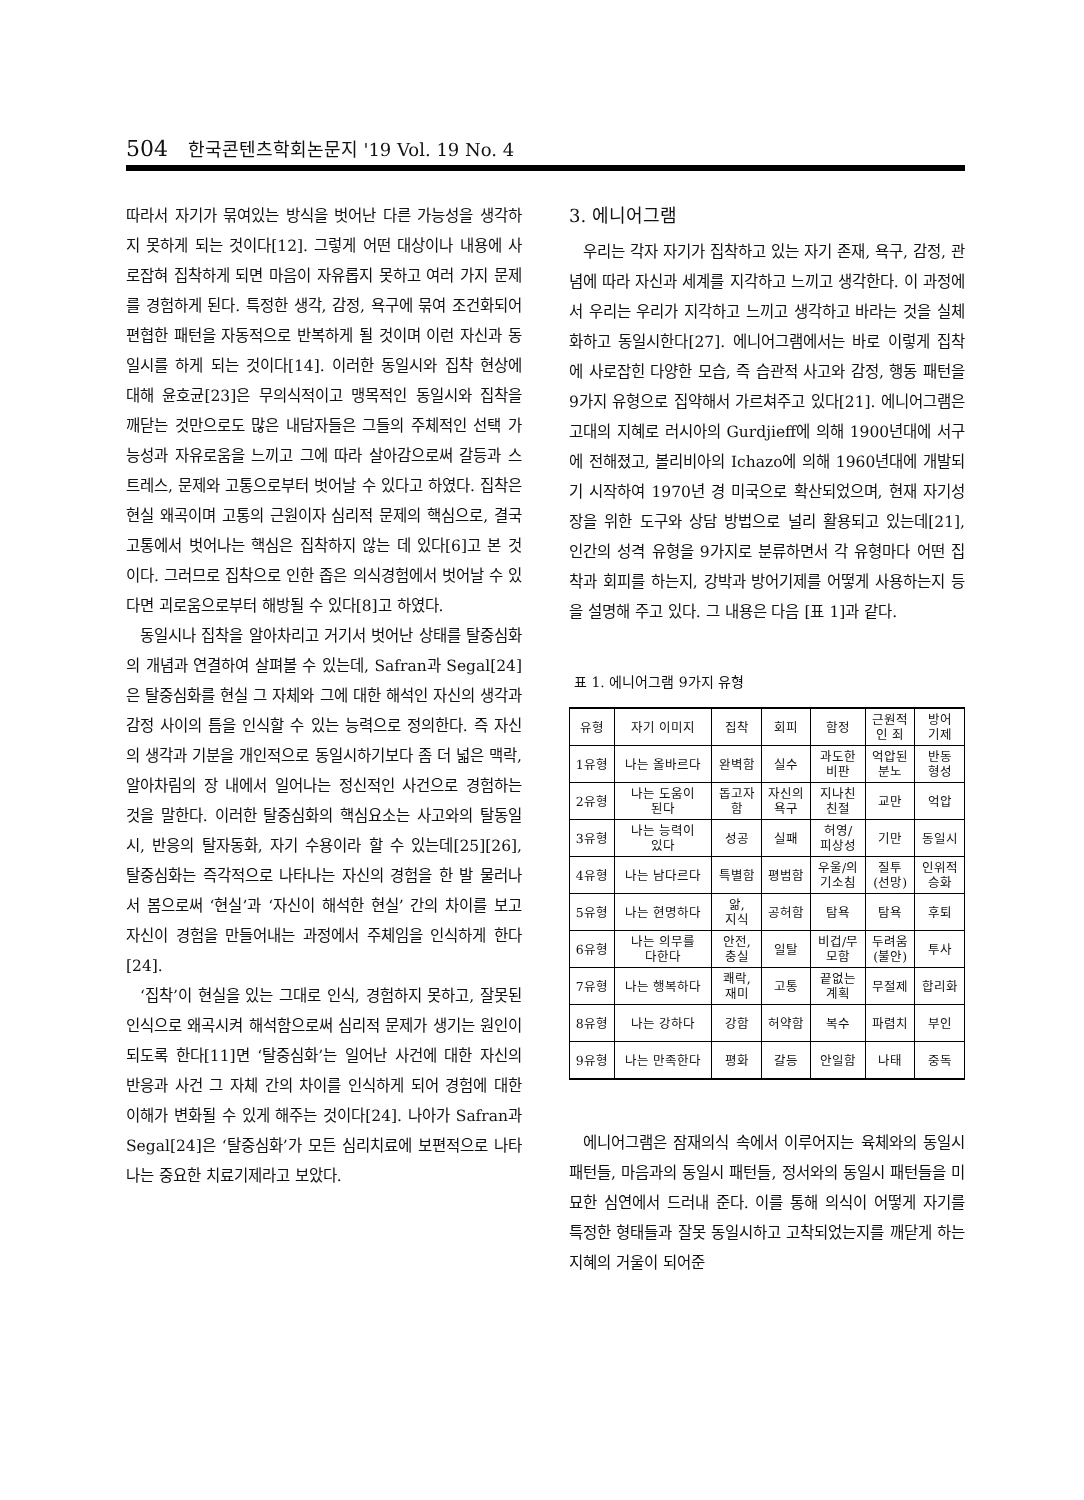504 한국콘텐츠학회논문지 '19 Vol. 19 No. 4
따라서 자기가 묶여있는 방식을 벗어난 다른 가능성을 생각하지 못하게 되는 것이다[12]. 그렇게 어떤 대상이나 내용에 사로잡혀 집착하게 되면 마음이 자유롭지 못하고 여러 가지 문제를 경험하게 된다. 특정한 생각, 감정, 욕구에 묶여 조건화되어 편협한 패턴을 자동적으로 반복하게 될 것이며 이런 자신과 동일시를 하게 되는 것이다[14]. 이러한 동일시와 집착 현상에 대해 윤호균[23]은 무의식적이고 맹목적인 동일시와 집착을 깨닫는 것만으로도 많은 내담자들은 그들의 주체적인 선택 가능성과 자유로움을 느끼고 그에 따라 살아감으로써 갈등과 스트레스, 문제와 고통으로부터 벗어날 수 있다고 하였다. 집착은 현실 왜곡이며 고통의 근원이자 심리적 문제의 핵심으로, 결국 고통에서 벗어나는 핵심은 집착하지 않는 데 있다[6]고 본 것이다. 그러므로 집착으로 인한 좁은 의식경험에서 벗어날 수 있다면 괴로움으로부터 해방될 수 있다[8]고 하였다.
동일시나 집착을 알아차리고 거기서 벗어난 상태를 탈중심화의 개념과 연결하여 살펴볼 수 있는데, Safran과 Segal[24]은 탈중심화를 현실 그 자체와 그에 대한 해석인 자신의 생각과 감정 사이의 틈을 인식할 수 있는 능력으로 정의한다. 즉 자신의 생각과 기분을 개인적으로 동일시하기보다 좀 더 넓은 맥락, 알아차림의 장 내에서 일어나는 정신적인 사건으로 경험하는 것을 말한다. 이러한 탈중심화의 핵심요소는 사고와의 탈동일시, 반응의 탈자동화, 자기 수용이라 할 수 있는데[25][26], 탈중심화는 즉각적으로 나타나는 자신의 경험을 한 발 물러나서 봄으로써 ‘현실’과 ‘자신이 해석한 현실’ 간의 차이를 보고 자신이 경험을 만들어내는 과정에서 주체임을 인식하게 한다[24].
‘집착’이 현실을 있는 그대로 인식, 경험하지 못하고, 잘못된 인식으로 왜곡시켜 해석함으로써 심리적 문제가 생기는 원인이 되도록 한다[11]면 ‘탈중심화’는 일어난 사건에 대한 자신의 반응과 사건 그 자체 간의 차이를 인식하게 되어 경험에 대한 이해가 변화될 수 있게 해주는 것이다[24]. 나아가 Safran과 Segal[24]은 ‘탈중심화’가 모든 심리치료에 보편적으로 나타나는 중요한 치료기제라고 보았다.
3. 에니어그램
우리는 각자 자기가 집착하고 있는 자기 존재, 욕구, 감정, 관념에 따라 자신과 세계를 지각하고 느끼고 생각한다. 이 과정에서 우리는 우리가 지각하고 느끼고 생각하고 바라는 것을 실체화하고 동일시한다[27]. 에니어그램에서는 바로 이렇게 집착에 사로잡힌 다양한 모습, 즉 습관적 사고와 감정, 행동 패턴을 9가지 유형으로 집약해서 가르쳐주고 있다[21]. 에니어그램은 고대의 지혜로 러시아의 Gurdjieff에 의해 1900년대에 서구에 전해졌고, 볼리비아의 Ichazo에 의해 1960년대에 개발되기 시작하여 1970년 경 미국으로 확산되었으며, 현재 자기성장을 위한 도구와 상담 방법으로 널리 활용되고 있는데[21], 인간의 성격 유형을 9가지로 분류하면서 각 유형마다 어떤 집착과 회피를 하는지, 강박과 방어기제를 어떻게 사용하는지 등을 설명해 주고 있다. 그 내용은 다음 [표 1]과 같다.
표 1. 에니어그램 9가지 유형
| 유형 | 자기 이미지 | 집착 | 회피 | 함정 | 근원적 인 죄 | 방어 기제 |
| --- | --- | --- | --- | --- | --- | --- |
| 1유형 | 나는 올바르다 | 완벽함 | 실수 | 과도한 비판 | 억압된 분노 | 반동 형성 |
| 2유형 | 나는 도움이 된다 | 돕고자 함 | 자신의 욕구 | 지나친 친절 | 교만 | 억압 |
| 3유형 | 나는 능력이 있다 | 성공 | 실패 | 허영/ 피상성 | 기만 | 동일시 |
| 4유형 | 나는 남다르다 | 특별함 | 평범함 | 우울/의 기소침 | 질투 (선망) | 인위적 승화 |
| 5유형 | 나는 현명하다 | 앎, 지식 | 공허함 | 탐욕 | 탐욕 | 후퇴 |
| 6유형 | 나는 의무를 다한다 | 안전, 충실 | 일탈 | 비겁/무 모함 | 두려움 (불안) | 투사 |
| 7유형 | 나는 행복하다 | 쾌락, 재미 | 고통 | 끝없는 계획 | 무절제 | 합리화 |
| 8유형 | 나는 강하다 | 강함 | 허약함 | 복수 | 파렴치 | 부인 |
| 9유형 | 나는 만족한다 | 평화 | 갈등 | 안일함 | 나태 | 중독 |
에니어그램은 잠재의식 속에서 이루어지는 육체와의 동일시 패턴들, 마음과의 동일시 패턴들, 정서와의 동일시 패턴들을 미묘한 심연에서 드러내 준다. 이를 통해 의식이 어떻게 자기를 특정한 형태들과 잘못 동일시하고 고착되었는지를 깨닫게 하는 지혜의 거울이 되어준